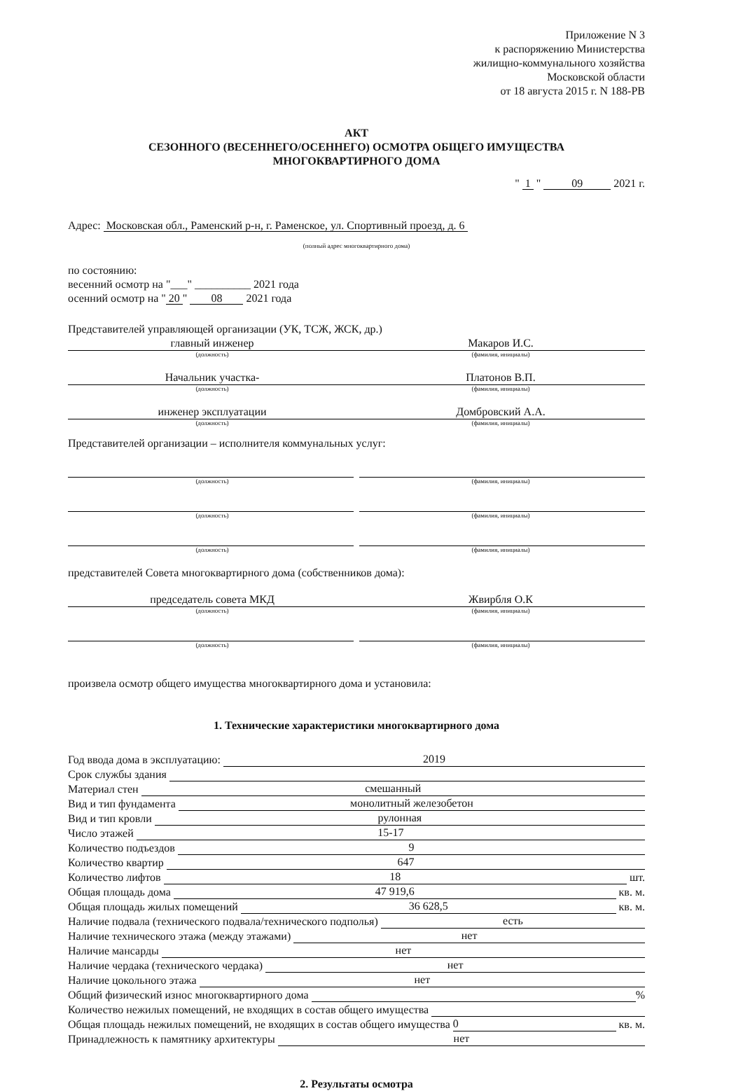Приложение N 3
к распоряжению Министерства
жилищно-коммунального хозяйства
Московской области
от 18 августа 2015 г. N 188-РВ
АКТ
СЕЗОННОГО (ВЕСЕННЕГО/ОСЕННЕГО) ОСМОТРА ОБЩЕГО ИМУЩЕСТВА
МНОГОКВАРТИРНОГО ДОМА
" 1 " 09 2021 г.
Адрес: Московская обл., Раменский р-н, г. Раменское, ул. Спортивный проезд, д. 6
(полный адрес многоквартирного дома)
по состоянию:
весенний осмотр на "___" __________ 2021 года
осенний осмотр на " 20 " 08 2021 года
Представителей управляющей организации (УК, ТСЖ, ЖСК, др.)
главный инженер Макаров И.С.
(должность) (фамилия, инициалы)
Начальник участка- Платонов В.П.
(должность) (фамилия, инициалы)
инженер эксплуатации Домбровский А.А.
(должность) (фамилия, инициалы)
Представителей организации – исполнителя коммунальных услуг:
(должность) (фамилия, инициалы)
(должность) (фамилия, инициалы)
(должность) (фамилия, инициалы)
представителей Совета многоквартирного дома (собственников дома):
председатель совета МКД Жвирбля О.К
(должность) (фамилия, инициалы)
(должность) (фамилия, инициалы)
произвела осмотр общего имущества многоквартирного дома и установила:
1. Технические характеристики многоквартирного дома
Год ввода дома в эксплуатацию: 2019
Срок службы здания
Материал стен смешанный
Вид и тип фундамента монолитный железобетон
Вид и тип кровли рулонная
Число этажей 15-17
Количество подъездов 9
Количество квартир 647
Количество лифтов 18 шт.
Общая площадь дома 47 919,6 кв. м.
Общая площадь жилых помещений 36 628,5 кв. м.
Наличие подвала (технического подвала/технического подполья) есть
Наличие технического этажа (между этажами) нет
Наличие мансарды нет
Наличие чердака (технического чердака) нет
Наличие цокольного этажа нет
Общий физический износ многоквартирного дома %
Количество нежилых помещений, не входящих в состав общего имущества
Общая площадь нежилых помещений, не входящих в состав общего имущества 0 кв. м.
Принадлежность к памятнику архитектуры нет
2. Результаты осмотра